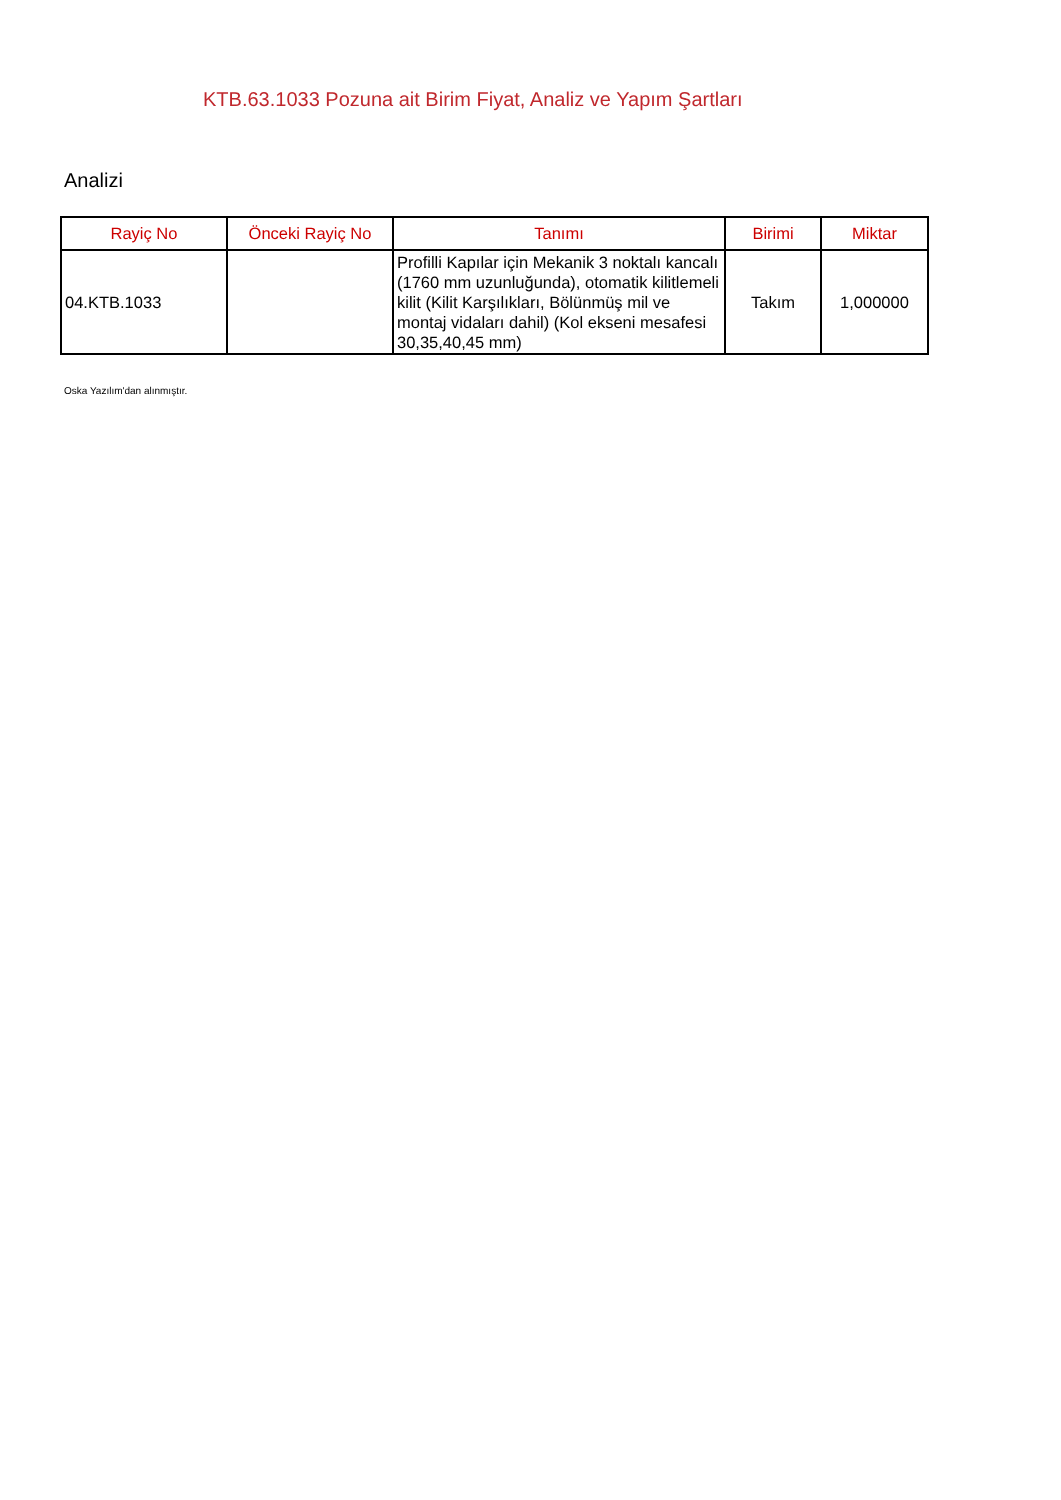KTB.63.1033 Pozuna ait Birim Fiyat, Analiz ve Yapım Şartları
Analizi
| Rayiç No | Önceki Rayiç No | Tanımı | Birimi | Miktar |
| --- | --- | --- | --- | --- |
| 04.KTB.1033 | | Profilli Kapılar için Mekanik 3 noktalı kancalı (1760 mm uzunluğunda), otomatik kilitlemeli kilit (Kilit Karşılıkları, Bölünmüş mil ve montaj vidaları dahil) (Kol ekseni mesafesi 30,35,40,45 mm) | Takım | 1,000000 |
Oska Yazılım'dan alınmıştır.